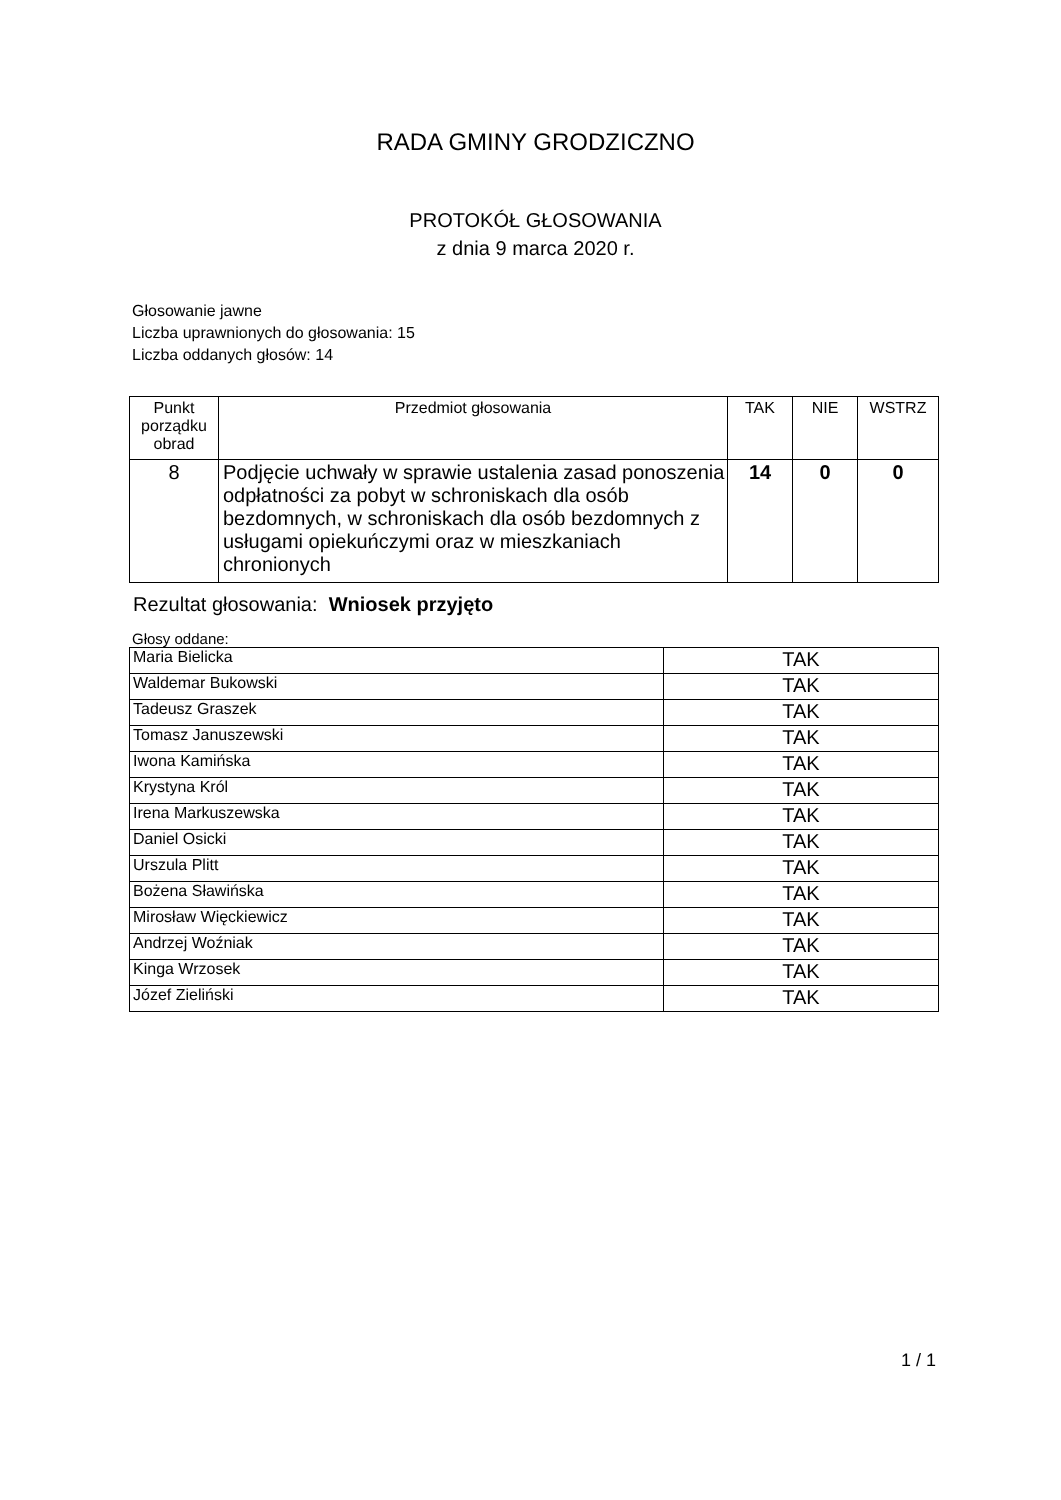RADA GMINY GRODZICZNO
PROTOKÓŁ GŁOSOWANIA
z dnia 9 marca 2020 r.
Głosowanie jawne
Liczba uprawnionych do głosowania: 15
Liczba oddanych głosów: 14
| Punkt porządku obrad | Przedmiot głosowania | TAK | NIE | WSTRZ |
| --- | --- | --- | --- | --- |
| 8 | Podjęcie uchwały w sprawie ustalenia zasad ponoszenia odpłatności za pobyt w schroniskach dla osób bezdomnych, w schroniskach dla osób bezdomnych z usługami opiekuńczymi oraz w mieszkaniach chronionych | 14 | 0 | 0 |
Rezultat głosowania: Wniosek przyjęto
Głosy oddane:
| Maria Bielicka | TAK |
| Waldemar Bukowski | TAK |
| Tadeusz Graszek | TAK |
| Tomasz Januszewski | TAK |
| Iwona Kamińska | TAK |
| Krystyna Król | TAK |
| Irena Markuszewska | TAK |
| Daniel Osicki | TAK |
| Urszula Plitt | TAK |
| Bożena Sławińska | TAK |
| Mirosław Więckiewicz | TAK |
| Andrzej Woźniak | TAK |
| Kinga Wrzosek | TAK |
| Józef Zieliński | TAK |
1 / 1